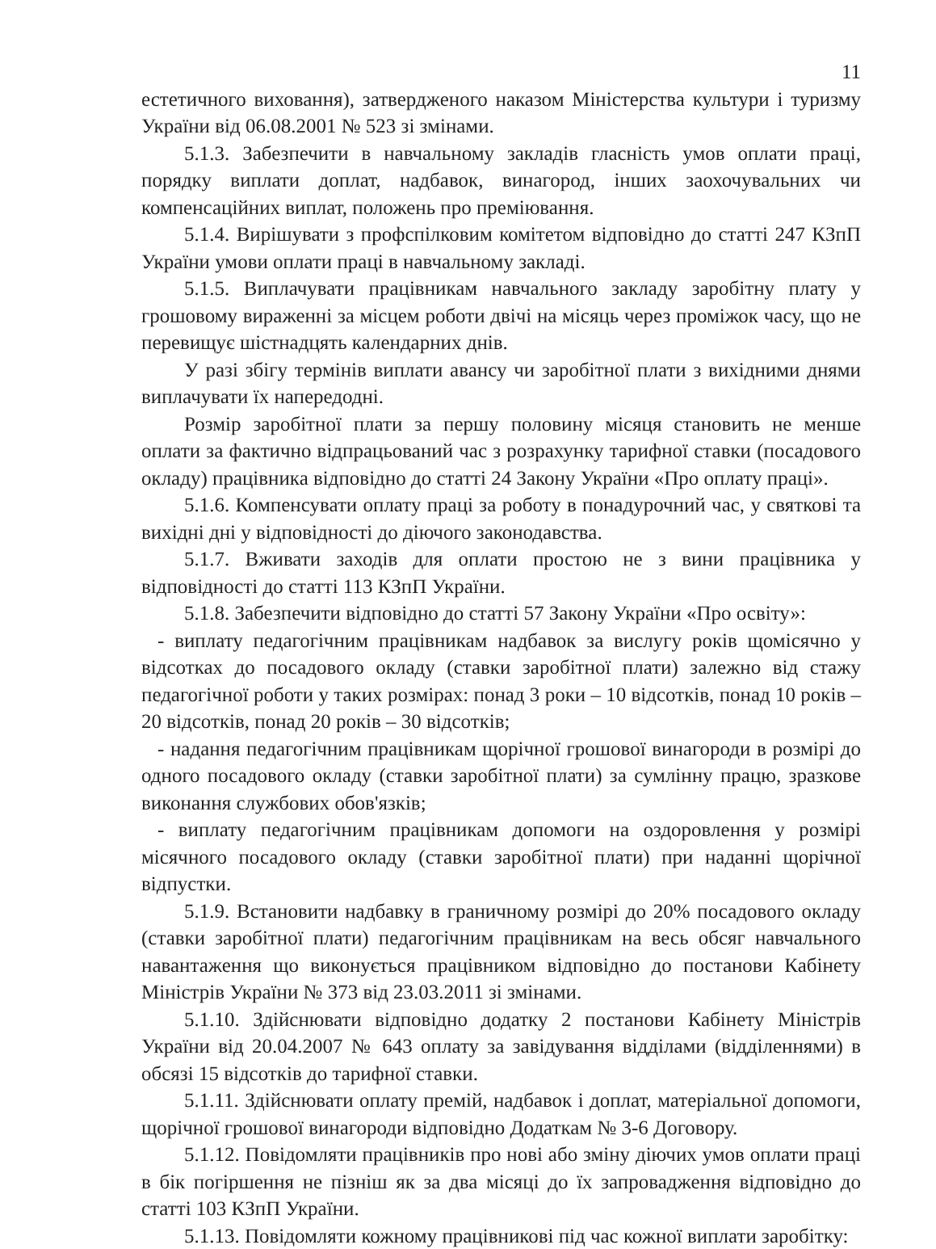11
естетичного виховання), затвердженого наказом Міністерства культури і туризму України від 06.08.2001 № 523 зі змінами.
5.1.3. Забезпечити в навчальному закладів гласність умов оплати праці, порядку виплати доплат, надбавок, винагород, інших заохочувальних чи компенсаційних виплат, положень про преміювання.
5.1.4. Вирішувати з профспілковим комітетом відповідно до статті 247 КЗпП України умови оплати праці в навчальному закладі.
5.1.5. Виплачувати працівникам навчального закладу заробітну плату у грошовому вираженні за місцем роботи двічі на місяць через проміжок часу, що не перевищує шістнадцять календарних днів.
У разі збігу термінів виплати авансу чи заробітної плати з вихідними днями виплачувати їх напередодні.
Розмір заробітної плати за першу половину місяця становить не менше оплати за фактично відпрацьований час з розрахунку тарифної ставки (посадового окладу) працівника відповідно до статті 24 Закону України «Про оплату праці».
5.1.6. Компенсувати оплату праці за роботу в понадурочний час, у святкові та вихідні дні у відповідності до діючого законодавства.
5.1.7. Вживати заходів для оплати простою не з вини працівника у відповідності до статті 113 КЗпП України.
5.1.8. Забезпечити відповідно до статті 57 Закону України «Про освіту»:
- виплату педагогічним працівникам надбавок за вислугу років щомісячно у відсотках до посадового окладу (ставки заробітної плати) залежно від стажу педагогічної роботи у таких розмірах: понад 3 роки – 10 відсотків, понад 10 років – 20 відсотків, понад 20 років – 30 відсотків;
- надання педагогічним працівникам щорічної грошової винагороди в розмірі до одного посадового окладу (ставки заробітної плати) за сумлінну працю, зразкове виконання службових обов'язків;
- виплату педагогічним працівникам допомоги на оздоровлення у розмірі місячного посадового окладу (ставки заробітної плати) при наданні щорічної відпустки.
5.1.9. Встановити надбавку в граничному розмірі до 20% посадового окладу (ставки заробітної плати) педагогічним працівникам на весь обсяг навчального навантаження що виконується працівником відповідно до постанови Кабінету Міністрів України № 373 від 23.03.2011 зі змінами.
5.1.10. Здійснювати відповідно додатку 2 постанови Кабінету Міністрів України від 20.04.2007 № 643 оплату за завідування відділами (відділеннями) в обсязі 15 відсотків до тарифної ставки.
5.1.11. Здійснювати оплату премій, надбавок і доплат, матеріальної допомоги, щорічної грошової винагороди відповідно Додаткам № 3-6 Договору.
5.1.12. Повідомляти працівників про нові або зміну діючих умов оплати праці в бік погіршення не пізніш як за два місяці до їх запровадження відповідно до статті 103 КЗпП України.
5.1.13. Повідомляти кожному працівникові під час кожної виплати заробітку: